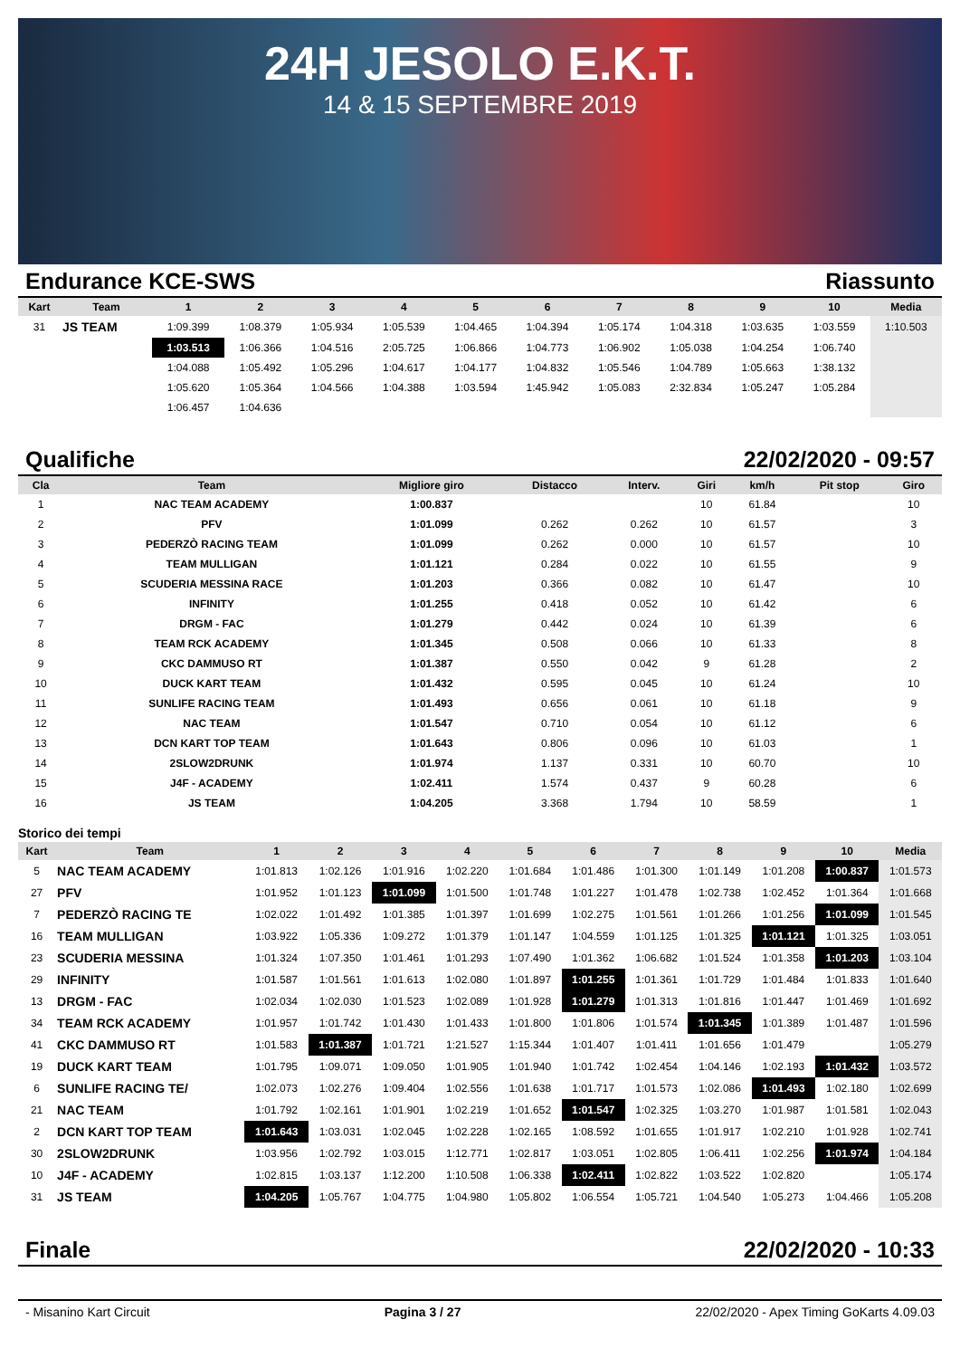24H JESOLO E.K.T.
14 & 15 SEPTEMBRE 2019
Endurance KCE-SWS Riassunto
| Kart | Team | 1 | 2 | 3 | 4 | 5 | 6 | 7 | 8 | 9 | 10 | Media |
| --- | --- | --- | --- | --- | --- | --- | --- | --- | --- | --- | --- | --- |
| 31 | JS TEAM | 1:09.399 | 1:08.379 | 1:05.934 | 1:05.539 | 1:04.465 | 1:04.394 | 1:05.174 | 1:04.318 | 1:03.635 | 1:03.559 | 1:10.503 |
| | | 1:03.513 | 1:06.366 | 1:04.516 | 2:05.725 | 1:06.866 | 1:04.773 | 1:06.902 | 1:05.038 | 1:04.254 | 1:06.740 | |
| | | 1:04.088 | 1:05.492 | 1:05.296 | 1:04.617 | 1:04.177 | 1:04.832 | 1:05.546 | 1:04.789 | 1:05.663 | 1:38.132 | |
| | | 1:05.620 | 1:05.364 | 1:04.566 | 1:04.388 | 1:03.594 | 1:45.942 | 1:05.083 | 2:32.834 | 1:05.247 | 1:05.284 | |
| | | 1:06.457 | 1:04.636 | | | | | | | | | |
Qualifiche 22/02/2020 - 09:57
| Cla | Team | Migliore giro | Distacco | Interv. | Giri | km/h | Pit stop | Giro |
| --- | --- | --- | --- | --- | --- | --- | --- | --- |
| 1 | NAC TEAM ACADEMY | 1:00.837 | | | 10 | 61.84 | | 10 |
| 2 | PFV | 1:01.099 | 0.262 | 0.262 | 10 | 61.57 | | 3 |
| 3 | PEDERZÒ RACING TEAM | 1:01.099 | 0.262 | 0.000 | 10 | 61.57 | | 10 |
| 4 | TEAM MULLIGAN | 1:01.121 | 0.284 | 0.022 | 10 | 61.55 | | 9 |
| 5 | SCUDERIA MESSINA RACE | 1:01.203 | 0.366 | 0.082 | 10 | 61.47 | | 10 |
| 6 | INFINITY | 1:01.255 | 0.418 | 0.052 | 10 | 61.42 | | 6 |
| 7 | DRGM - FAC | 1:01.279 | 0.442 | 0.024 | 10 | 61.39 | | 6 |
| 8 | TEAM RCK ACADEMY | 1:01.345 | 0.508 | 0.066 | 10 | 61.33 | | 8 |
| 9 | CKC DAMMUSO RT | 1:01.387 | 0.550 | 0.042 | 9 | 61.28 | | 2 |
| 10 | DUCK KART TEAM | 1:01.432 | 0.595 | 0.045 | 10 | 61.24 | | 10 |
| 11 | SUNLIFE RACING TEAM | 1:01.493 | 0.656 | 0.061 | 10 | 61.18 | | 9 |
| 12 | NAC TEAM | 1:01.547 | 0.710 | 0.054 | 10 | 61.12 | | 6 |
| 13 | DCN KART TOP TEAM | 1:01.643 | 0.806 | 0.096 | 10 | 61.03 | | 1 |
| 14 | 2SLOW2DRUNK | 1:01.974 | 1.137 | 0.331 | 10 | 60.70 | | 10 |
| 15 | J4F - ACADEMY | 1:02.411 | 1.574 | 0.437 | 9 | 60.28 | | 6 |
| 16 | JS TEAM | 1:04.205 | 3.368 | 1.794 | 10 | 58.59 | | 1 |
Storico dei tempi
| Kart | Team | 1 | 2 | 3 | 4 | 5 | 6 | 7 | 8 | 9 | 10 | Media |
| --- | --- | --- | --- | --- | --- | --- | --- | --- | --- | --- | --- | --- |
| 5 | NAC TEAM ACADEMY | 1:01.813 | 1:02.126 | 1:01.916 | 1:02.220 | 1:01.684 | 1:01.486 | 1:01.300 | 1:01.149 | 1:01.208 | 1:00.837 | 1:01.573 |
| 27 | PFV | 1:01.952 | 1:01.123 | 1:01.099 | 1:01.500 | 1:01.748 | 1:01.227 | 1:01.478 | 1:02.738 | 1:02.452 | 1:01.364 | 1:01.668 |
| 7 | PEDERZÒ RACING TE | 1:02.022 | 1:01.492 | 1:01.385 | 1:01.397 | 1:01.699 | 1:02.275 | 1:01.561 | 1:01.266 | 1:01.256 | 1:01.099 | 1:01.545 |
| 16 | TEAM MULLIGAN | 1:03.922 | 1:05.336 | 1:09.272 | 1:01.379 | 1:01.147 | 1:04.559 | 1:01.125 | 1:01.325 | 1:01.121 | 1:01.325 | 1:03.051 |
| 23 | SCUDERIA MESSINA | 1:01.324 | 1:07.350 | 1:01.461 | 1:01.293 | 1:07.490 | 1:01.362 | 1:06.682 | 1:01.524 | 1:01.358 | 1:01.203 | 1:03.104 |
| 29 | INFINITY | 1:01.587 | 1:01.561 | 1:01.613 | 1:02.080 | 1:01.897 | 1:01.255 | 1:01.361 | 1:01.729 | 1:01.484 | 1:01.833 | 1:01.640 |
| 13 | DRGM - FAC | 1:02.034 | 1:02.030 | 1:01.523 | 1:02.089 | 1:01.928 | 1:01.279 | 1:01.313 | 1:01.816 | 1:01.447 | 1:01.469 | 1:01.692 |
| 34 | TEAM RCK ACADEMY | 1:01.957 | 1:01.742 | 1:01.430 | 1:01.433 | 1:01.800 | 1:01.806 | 1:01.574 | 1:01.345 | 1:01.389 | 1:01.487 | 1:01.596 |
| 41 | CKC DAMMUSO RT | 1:01.583 | 1:01.387 | 1:01.721 | 1:21.527 | 1:15.344 | 1:01.407 | 1:01.411 | 1:01.656 | 1:01.479 | | 1:05.279 |
| 19 | DUCK KART TEAM | 1:01.795 | 1:09.071 | 1:09.050 | 1:01.905 | 1:01.940 | 1:01.742 | 1:02.454 | 1:04.146 | 1:02.193 | 1:01.432 | 1:03.572 |
| 6 | SUNLIFE RACING TE/ | 1:02.073 | 1:02.276 | 1:09.404 | 1:02.556 | 1:01.638 | 1:01.717 | 1:01.573 | 1:02.086 | 1:01.493 | 1:02.180 | 1:02.699 |
| 21 | NAC TEAM | 1:01.792 | 1:02.161 | 1:01.901 | 1:02.219 | 1:01.652 | 1:01.547 | 1:02.325 | 1:03.270 | 1:01.987 | 1:01.581 | 1:02.043 |
| 2 | DCN KART TOP TEAM | 1:01.643 | 1:03.031 | 1:02.045 | 1:02.228 | 1:02.165 | 1:08.592 | 1:01.655 | 1:01.917 | 1:02.210 | 1:01.928 | 1:02.741 |
| 30 | 2SLOW2DRUNK | 1:03.956 | 1:02.792 | 1:03.015 | 1:12.771 | 1:02.817 | 1:03.051 | 1:02.805 | 1:06.411 | 1:02.256 | 1:01.974 | 1:04.184 |
| 10 | J4F - ACADEMY | 1:02.815 | 1:03.137 | 1:12.200 | 1:10.508 | 1:06.338 | 1:02.411 | 1:02.822 | 1:03.522 | 1:02.820 | | 1:05.174 |
| 31 | JS TEAM | 1:04.205 | 1:05.767 | 1:04.775 | 1:04.980 | 1:05.802 | 1:06.554 | 1:05.721 | 1:04.540 | 1:05.273 | 1:04.466 | 1:05.208 |
Finale 22/02/2020 - 10:33
- Misanino Kart Circuit Pagina 3 / 27 22/02/2020 - Apex Timing GoKarts 4.09.03